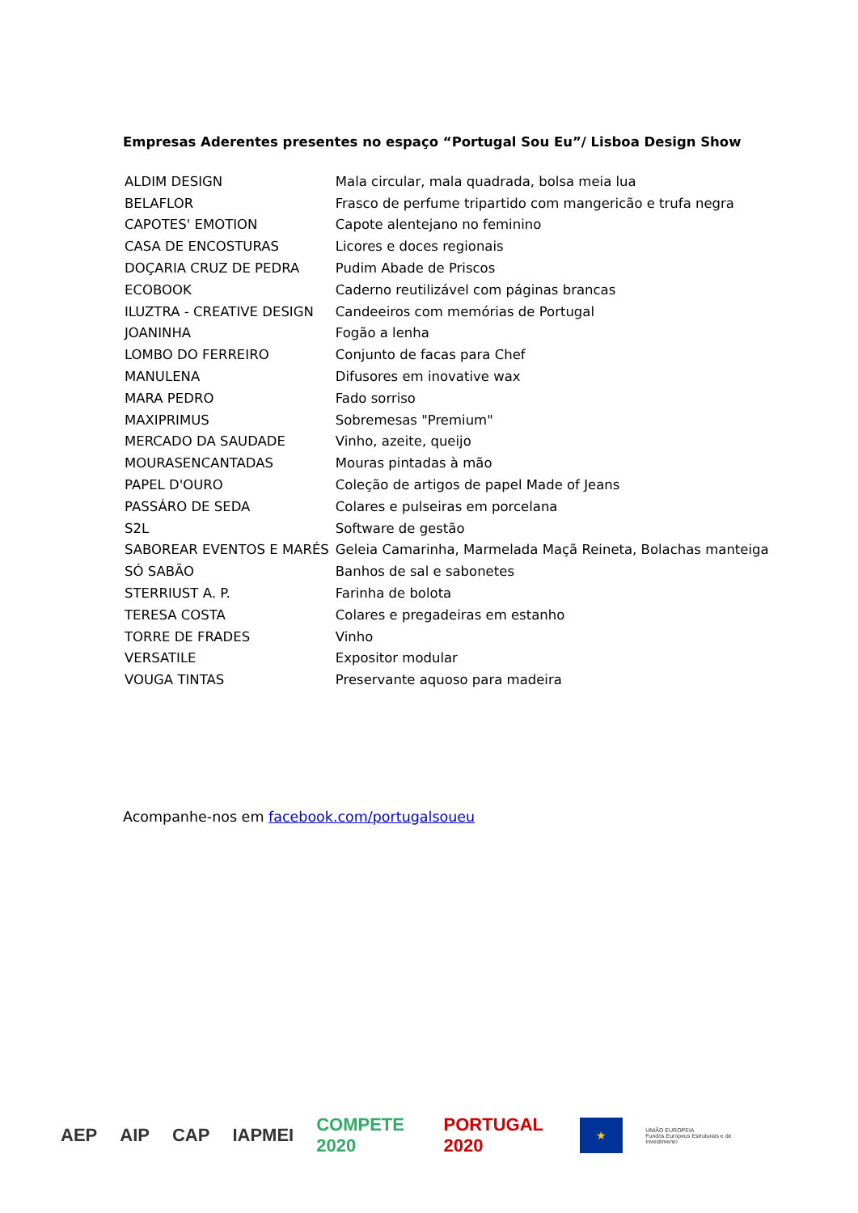Empresas Aderentes presentes no espaço “Portugal Sou Eu”/ Lisboa Design Show
| ALDIM DESIGN | Mala circular, mala quadrada, bolsa meia lua |
| BELAFLOR | Frasco de perfume tripartido com mangericão e trufa negra |
| CAPOTES' EMOTION | Capote alentejano no feminino |
| CASA DE ENCOSTURAS | Licores e doces regionais |
| DOÇARIA CRUZ DE PEDRA | Pudim Abade de Priscos |
| ECOBOOK | Caderno reutilizável com páginas brancas |
| ILUZTRA - CREATIVE DESIGN | Candeeiros com memórias de Portugal |
| JOANINHA | Fogão a lenha |
| LOMBO DO FERREIRO | Conjunto de facas para Chef |
| MANULENA | Difusores em inovative wax |
| MARA PEDRO | Fado sorriso |
| MAXIPRIMUS | Sobremesas "Premium" |
| MERCADO DA SAUDADE | Vinho, azeite, queijo |
| MOURASENCANTADAS | Mouras pintadas à mão |
| PAPEL D'OURO | Coleção de artigos de papel Made of Jeans |
| PASSÁRO DE SEDA | Colares e pulseiras em porcelana |
| S2L | Software de gestão |
| SABOREAR EVENTOS E MARÉS | Geleia Camarinha, Marmelada Maçã Reineta, Bolachas manteiga |
| SÓ SABÃO | Banhos de sal e sabonetes |
| STERRIUST A. P. | Farinha de bolota |
| TERESA COSTA | Colares e pregadeiras em estanho |
| TORRE DE FRADES | Vinho |
| VERSATILE | Expositor modular |
| VOUGA TINTAS | Preservante aquoso para madeira |
Acompanhe-nos em facebook.com/portugalsoueu
AEP AIP CAP IAPMEI COMPETE 2020 PORTUGAL 2020
★
UNIÃO EUROPEIA
Fundos Europeus Estruturais e de Investimento